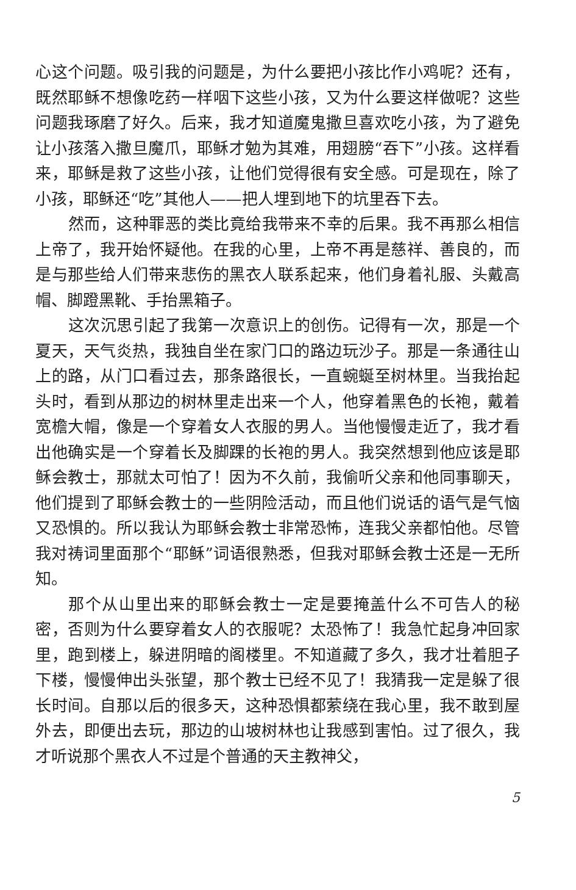心这个问题。吸引我的问题是，为什么要把小孩比作小鸡呢？还有，既然耶稣不想像吃药一样咽下这些小孩，又为什么要这样做呢？这些问题我琢磨了好久。后来，我才知道魔鬼撒旦喜欢吃小孩，为了避免让小孩落入撒旦魔爪，耶稣才勉为其难，用翅膀“吞下”小孩。这样看来，耶稣是救了这些小孩，让他们觉得很有安全感。可是现在，除了小孩，耶稣还“吃”其他人——把人埋到地下的坑里吞下去。
然而，这种罪恶的类比竟给我带来不幸的后果。我不再那么相信上帝了，我开始怀疑他。在我的心里，上帝不再是慈祥、善良的，而是与那些给人们带来悲伤的黑衣人联系起来，他们身着礼服、头戴高帽、脚蹬黑靴、手抬黑箱子。
这次沉思引起了我第一次意识上的创伤。记得有一次，那是一个夏天，天气炎热，我独自坐在家门口的路边玩沙子。那是一条通往山上的路，从门口看过去，那条路很长，一直蜿蜒至树林里。当我抬起头时，看到从那边的树林里走出来一个人，他穿着黑色的长袍，戴着宽檐大帽，像是一个穿着女人衣服的男人。当他慢慢走近了，我才看出他确实是一个穿着长及脚踝的长袍的男人。我突然想到他应该是耶稣会教士，那就太可怕了！因为不久前，我偷听父亲和他同事聊天，他们提到了耶稣会教士的一些阴险活动，而且他们说话的语气是气恼又恐惧的。所以我认为耶稣会教士非常恐怖，连我父亲都怕他。尽管我对祷词里面那个“耶稣”词语很熟悉，但我对耶稣会教士还是一无所知。
那个从山里出来的耶稣会教士一定是要掩盖什么不可告人的秘密，否则为什么要穿着女人的衣服呢？太恐怖了！我急忙起身冲回家里，跑到楼上，躲进阴暗的阁楼里。不知道藏了多久，我才壮着胆子下楼，慢慢伸出头张望，那个教士已经不见了！我猜我一定是躲了很长时间。自那以后的很多天，这种恐惧都萦绕在我心里，我不敢到屋外去，即便出去玩，那边的山坡树林也让我感到害怕。过了很久，我才听说那个黑衣人不过是个普通的天主教神父，
5